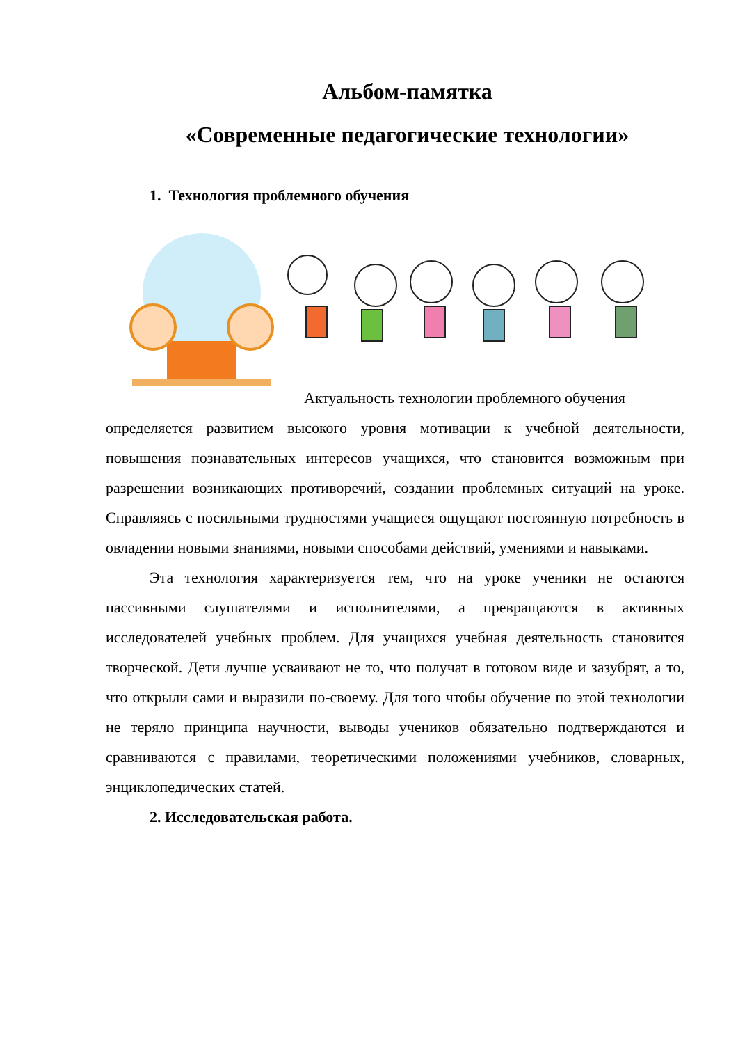Альбом-памятка
«Современные педагогические технологии»
1. Технология проблемного обучения
Актуальность технологии проблемного обучения
определяется развитием высокого уровня мотивации к учебной деятельности, повышения познавательных интересов учащихся, что становится возможным при разрешении возникающих противоречий, создании проблемных ситуаций на уроке. Справляясь с посильными трудностями учащиеся ощущают постоянную потребность в овладении новыми знаниями, новыми способами действий, умениями и навыками.
Эта технология характеризуется тем, что на уроке ученики не остаются пассивными слушателями и исполнителями, а превращаются в активных исследователей учебных проблем. Для учащихся учебная деятельность становится творческой. Дети лучше усваивают не то, что получат в готовом виде и зазубрят, а то, что открыли сами и выразили по-своему. Для того чтобы обучение по этой технологии не теряло принципа научности, выводы учеников обязательно подтверждаются и сравниваются с правилами, теоретическими положениями учебников, словарных, энциклопедических статей.
2. Исследовательская работа.